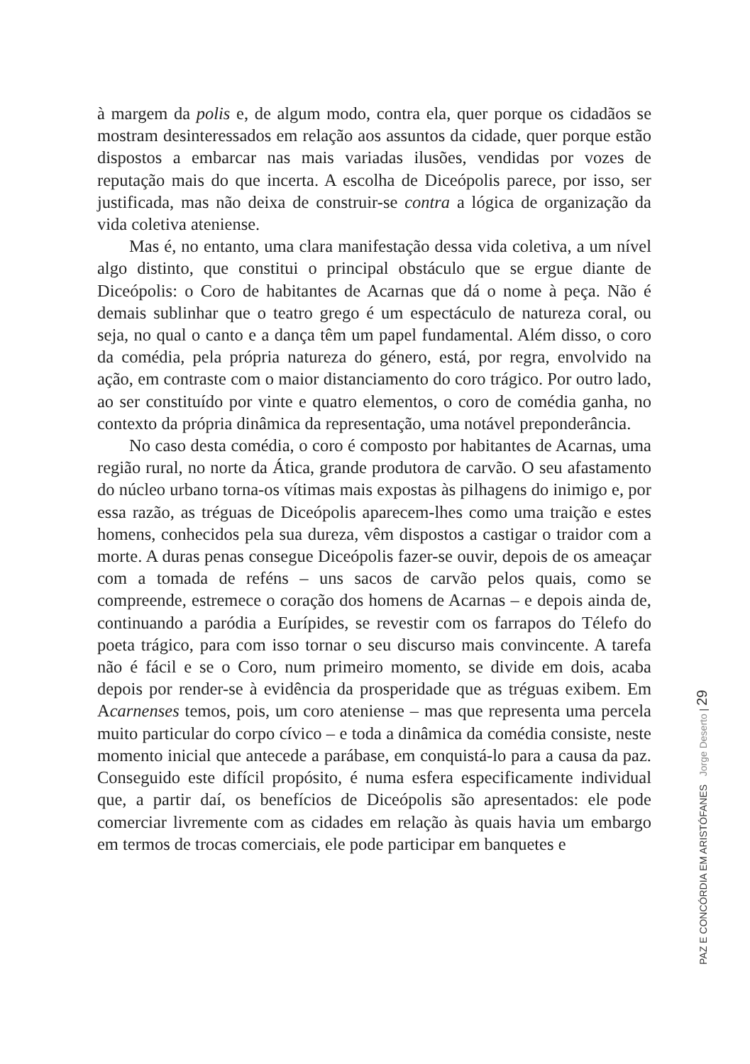à margem da polis e, de algum modo, contra ela, quer porque os cidadãos se mostram desinteressados em relação aos assuntos da cidade, quer porque estão dispostos a embarcar nas mais variadas ilusões, vendidas por vozes de reputação mais do que incerta. A escolha de Diceópolis parece, por isso, ser justificada, mas não deixa de construir-se contra a lógica de organização da vida coletiva ateniense.
Mas é, no entanto, uma clara manifestação dessa vida coletiva, a um nível algo distinto, que constitui o principal obstáculo que se ergue diante de Diceópolis: o Coro de habitantes de Acarnas que dá o nome à peça. Não é demais sublinhar que o teatro grego é um espectáculo de natureza coral, ou seja, no qual o canto e a dança têm um papel fundamental. Além disso, o coro da comédia, pela própria natureza do género, está, por regra, envolvido na ação, em contraste com o maior distanciamento do coro trágico. Por outro lado, ao ser constituído por vinte e quatro elementos, o coro de comédia ganha, no contexto da própria dinâmica da representação, uma notável preponderância.
No caso desta comédia, o coro é composto por habitantes de Acarnas, uma região rural, no norte da Ática, grande produtora de carvão. O seu afastamento do núcleo urbano torna-os vítimas mais expostas às pilhagens do inimigo e, por essa razão, as tréguas de Diceópolis aparecem-lhes como uma traição e estes homens, conhecidos pela sua dureza, vêm dispostos a castigar o traidor com a morte. A duras penas consegue Diceópolis fazer-se ouvir, depois de os ameaçar com a tomada de reféns – uns sacos de carvão pelos quais, como se compreende, estremece o coração dos homens de Acarnas – e depois ainda de, continuando a paródia a Eurípides, se revestir com os farrapos do Télefo do poeta trágico, para com isso tornar o seu discurso mais convincente. A tarefa não é fácil e se o Coro, num primeiro momento, se divide em dois, acaba depois por render-se à evidência da prosperidade que as tréguas exibem. Em Acarnenses temos, pois, um coro ateniense – mas que representa uma percela muito particular do corpo cívico – e toda a dinâmica da comédia consiste, neste momento inicial que antecede a parábase, em conquistá-lo para a causa da paz. Conseguido este difícil propósito, é numa esfera especificamente individual que, a partir daí, os benefícios de Diceópolis são apresentados: ele pode comerciar livremente com as cidades em relação às quais havia um embargo em termos de trocas comerciais, ele pode participar em banquetes e
PAZ E CONCÓRDIA EM ARISTÓFANES Jorge Deserto | 29